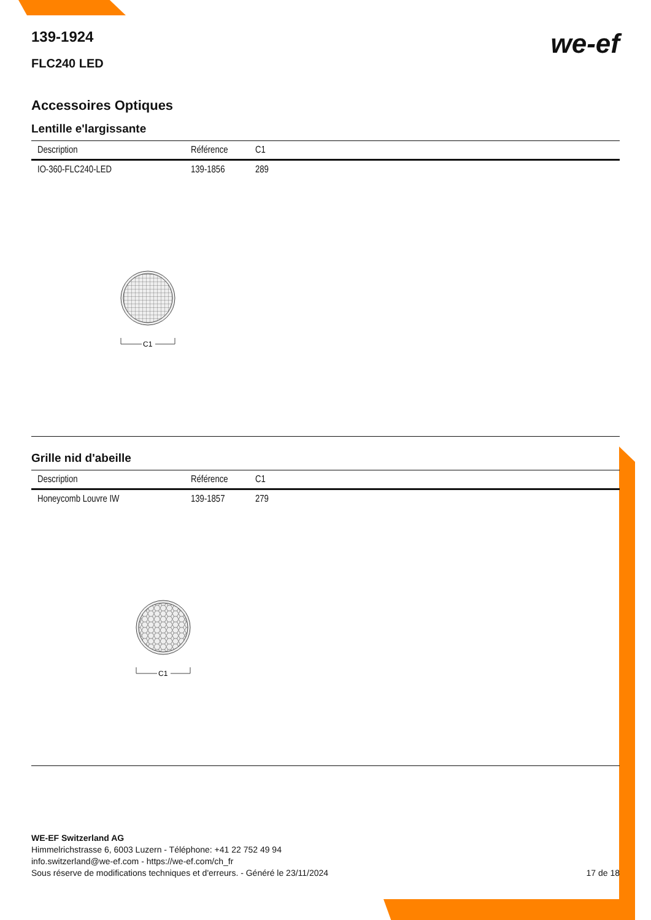we-ef
139-1924
FLC240 LED
Accessoires Optiques
Lentille e'largissante
| Description | Référence | C1 |
| --- | --- | --- |
| IO-360-FLC240-LED | 139-1856 | 289 |
C1
Grille nid d'abeille
| Description | Référence | C1 |
| --- | --- | --- |
| Honeycomb Louvre IW | 139-1857 | 279 |
C1
WE-EF Switzerland AG
Himmelrichstrasse 6, 6003 Luzern - Téléphone: +41 22 752 49 94
info.switzerland@we-ef.com - https://we-ef.com/ch_fr
Sous réserve de modifications techniques et d'erreurs. - Généré le 23/11/2024 17 de 18